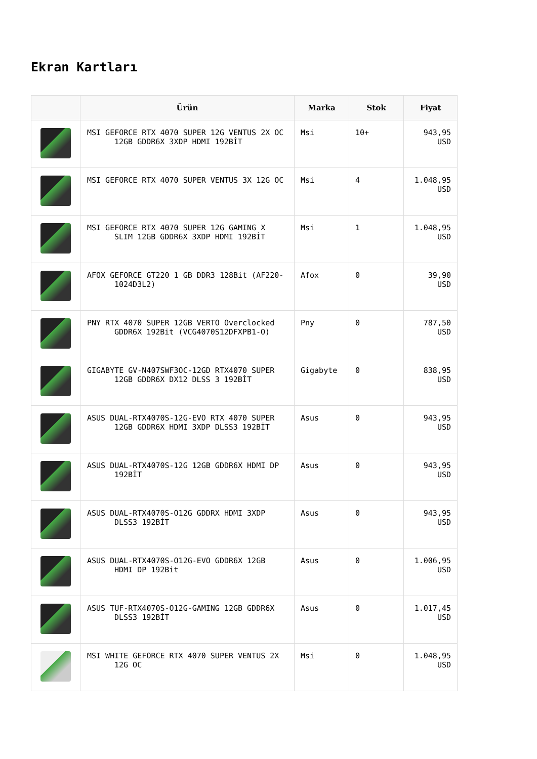Ekran Kartları
| | Ürün | Marka | Stok | Fiyat |
| --- | --- | --- | --- | --- |
| | MSI GEFORCE RTX 4070 SUPER 12G VENTUS 2X OC 12GB GDDR6X 3XDP HDMI 192BİT | Msi | 10+ | 943,95 USD |
| | MSI GEFORCE RTX 4070 SUPER VENTUS 3X 12G OC | Msi | 4 | 1.048,95 USD |
| | MSI GEFORCE RTX 4070 SUPER 12G GAMING X SLIM 12GB GDDR6X 3XDP HDMI 192BİT | Msi | 1 | 1.048,95 USD |
| | AFOX GEFORCE GT220 1 GB DDR3 128Bit (AF220- 1024D3L2) | Afox | 0 | 39,90 USD |
| | PNY RTX 4070 SUPER 12GB VERTO Overclocked GDDR6X 192Bit (VCG4070S12DFXPB1-O) | Pny | 0 | 787,50 USD |
| | GIGABYTE GV-N407SWF3OC-12GD RTX4070 SUPER 12GB GDDR6X DX12 DLSS 3 192BİT | Gigabyte | 0 | 838,95 USD |
| | ASUS DUAL-RTX4070S-12G-EVO RTX 4070 SUPER 12GB GDDR6X HDMI 3XDP DLSS3 192BİT | Asus | 0 | 943,95 USD |
| | ASUS DUAL-RTX4070S-12G 12GB GDDR6X HDMI DP 192BİT | Asus | 0 | 943,95 USD |
| | ASUS DUAL-RTX4070S-O12G GDDRX HDMI 3XDP DLSS3 192BİT | Asus | 0 | 943,95 USD |
| | ASUS DUAL-RTX4070S-O12G-EVO GDDR6X 12GB HDMI DP 192Bit | Asus | 0 | 1.006,95 USD |
| | ASUS TUF-RTX4070S-O12G-GAMING 12GB GDDR6X DLSS3 192BİT | Asus | 0 | 1.017,45 USD |
| | MSI WHITE GEFORCE RTX 4070 SUPER VENTUS 2X 12G OC | Msi | 0 | 1.048,95 USD |